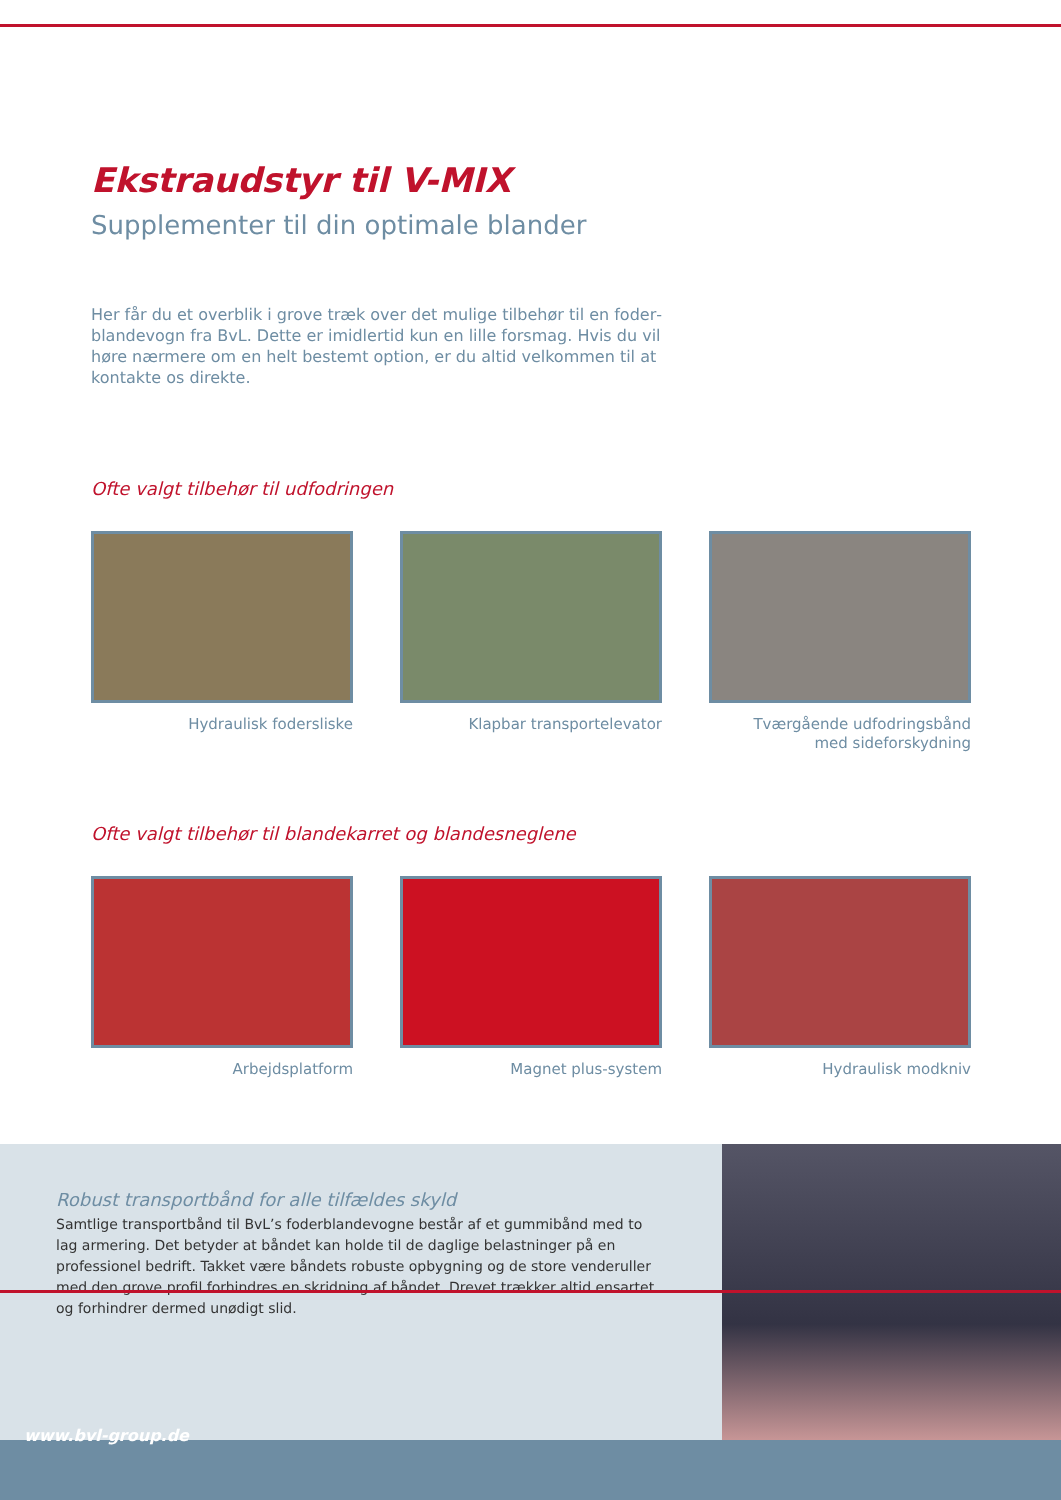Ekstraudstyr til V-MIX
Supplementer til din optimale blander
Her får du et overblik i grove træk over det mulige tilbehør til en foder­blandevogn fra BvL. Dette er imidlertid kun en lille forsmag. Hvis du vil høre nærmere om en helt bestemt option, er du altid velkommen til at kontakte os direkte.
Ofte valgt tilbehør til udfodringen
Hydraulisk fodersliske Klapbar transportelevator Tværgående udfodringsbånd
med sideforskydning
Ofte valgt tilbehør til blandekarret og blandesneglene
Arbejdsplatform Magnet plus-system Hydraulisk modkniv
Robust transportbånd for alle tilfældes skyld
Samtlige transportbånd til BvL’s foderblandevogne består af et gummibånd med to lag armering. Det betyder at båndet kan holde til de daglige belastninger på en profes­sionel bedrift. Takket være båndets robuste opbygning og de store venderuller med den grove profil forhindres en skridning af båndet. Drevet trækker altid ensartet og forhin­drer dermed unødigt slid.
www.bvl-group.de